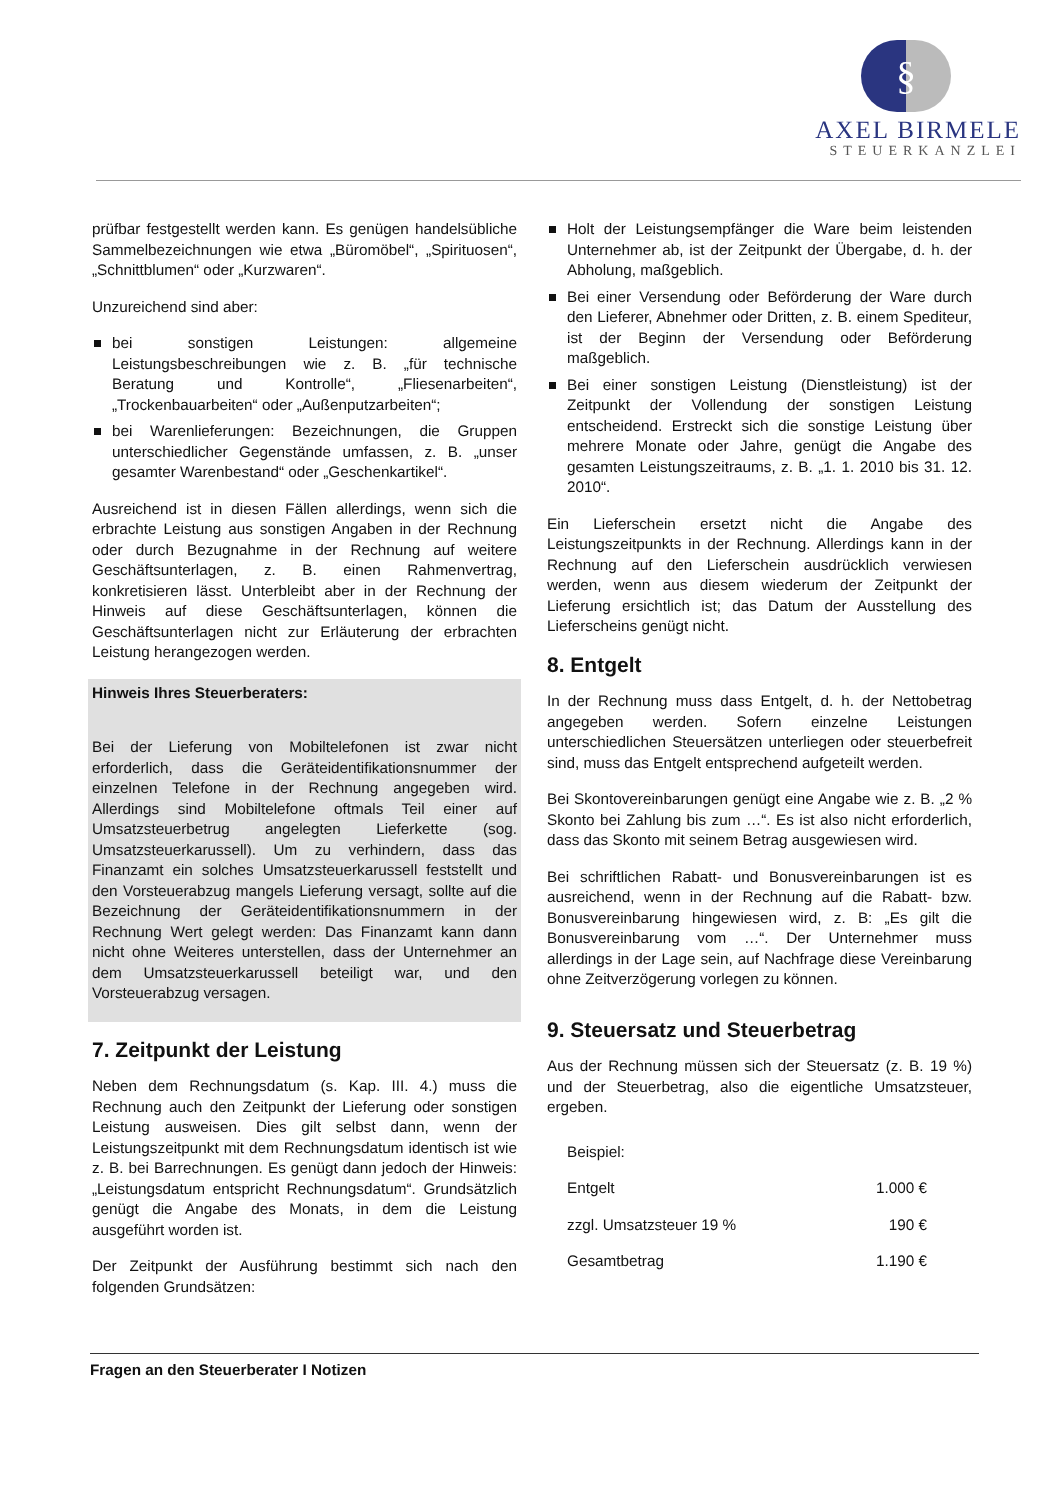§
AXEL BIRMELE
STEUERKANZLEI
prüfbar festgestellt werden kann. Es genügen handelsübliche Sammelbezeichnungen wie etwa „Büromöbel“, „Spirituosen“, „Schnittblumen“ oder „Kurzwaren“.
Unzureichend sind aber:
bei sonstigen Leistungen: allgemeine Leistungsbeschreibungen wie z. B. „für technische Beratung und Kontrolle“, „Fliesenarbeiten“, „Trockenbauarbeiten“ oder „Außenputzarbeiten“;
bei Warenlieferungen: Bezeichnungen, die Gruppen unterschiedlicher Gegenstände umfassen, z. B. „unser gesamter Warenbestand“ oder „Geschenkartikel“.
Ausreichend ist in diesen Fällen allerdings, wenn sich die erbrachte Leistung aus sonstigen Angaben in der Rechnung oder durch Bezugnahme in der Rechnung auf weitere Geschäftsunterlagen, z. B. einen Rahmenvertrag, konkretisieren lässt. Unterbleibt aber in der Rechnung der Hinweis auf diese Geschäftsunterlagen, können die Geschäftsunterlagen nicht zur Erläuterung der erbrachten Leistung herangezogen werden.
Hinweis Ihres Steuerberaters:
Bei der Lieferung von Mobiltelefonen ist zwar nicht erforderlich, dass die Geräteidentifikationsnummer der einzelnen Telefone in der Rechnung angegeben wird. Allerdings sind Mobiltelefone oftmals Teil einer auf Umsatzsteuerbetrug angelegten Lieferkette (sog. Umsatzsteuerkarussell). Um zu verhindern, dass das Finanzamt ein solches Umsatzsteuerkarussell feststellt und den Vorsteuerabzug mangels Lieferung versagt, sollte auf die Bezeichnung der Geräteidentifikationsnummern in der Rechnung Wert gelegt werden: Das Finanzamt kann dann nicht ohne Weiteres unterstellen, dass der Unternehmer an dem Umsatzsteuerkarussell beteiligt war, und den Vorsteuerabzug versagen.
7. Zeitpunkt der Leistung
Neben dem Rechnungsdatum (s. Kap. III. 4.) muss die Rechnung auch den Zeitpunkt der Lieferung oder sonstigen Leistung ausweisen. Dies gilt selbst dann, wenn der Leistungszeitpunkt mit dem Rechnungsdatum identisch ist wie z. B. bei Barrechnungen. Es genügt dann jedoch der Hinweis: „Leistungsdatum entspricht Rechnungsdatum“. Grundsätzlich genügt die Angabe des Monats, in dem die Leistung ausgeführt worden ist.
Der Zeitpunkt der Ausführung bestimmt sich nach den folgenden Grundsätzen:
Holt der Leistungsempfänger die Ware beim leistenden Unternehmer ab, ist der Zeitpunkt der Übergabe, d. h. der Abholung, maßgeblich.
Bei einer Versendung oder Beförderung der Ware durch den Lieferer, Abnehmer oder Dritten, z. B. einem Spediteur, ist der Beginn der Versendung oder Beförderung maßgeblich.
Bei einer sonstigen Leistung (Dienstleistung) ist der Zeitpunkt der Vollendung der sonstigen Leistung entscheidend. Erstreckt sich die sonstige Leistung über mehrere Monate oder Jahre, genügt die Angabe des gesamten Leistungszeitraums, z. B. „1. 1. 2010 bis 31. 12. 2010“.
Ein Lieferschein ersetzt nicht die Angabe des Leistungszeitpunkts in der Rechnung. Allerdings kann in der Rechnung auf den Lieferschein ausdrücklich verwiesen werden, wenn aus diesem wiederum der Zeitpunkt der Lieferung ersichtlich ist; das Datum der Ausstellung des Lieferscheins genügt nicht.
8. Entgelt
In der Rechnung muss dass Entgelt, d. h. der Nettobetrag angegeben werden. Sofern einzelne Leistungen unterschiedlichen Steuersätzen unterliegen oder steuerbefreit sind, muss das Entgelt entsprechend aufgeteilt werden.
Bei Skontovereinbarungen genügt eine Angabe wie z. B. „2 % Skonto bei Zahlung bis zum …“. Es ist also nicht erforderlich, dass das Skonto mit seinem Betrag ausgewiesen wird.
Bei schriftlichen Rabatt- und Bonusvereinbarungen ist es ausreichend, wenn in der Rechnung auf die Rabatt- bzw. Bonusvereinbarung hingewiesen wird, z. B: „Es gilt die Bonusvereinbarung vom …“. Der Unternehmer muss allerdings in der Lage sein, auf Nachfrage diese Vereinbarung ohne Zeitverzögerung vorlegen zu können.
9. Steuersatz und Steuerbetrag
Aus der Rechnung müssen sich der Steuersatz (z. B. 19 %) und der Steuerbetrag, also die eigentliche Umsatzsteuer, ergeben.
| Beispiel: | |
| Entgelt | 1.000 € |
| zzgl. Umsatzsteuer 19 % | 190 € |
| Gesamtbetrag | 1.190 € |
Fragen an den Steuerberater I Notizen